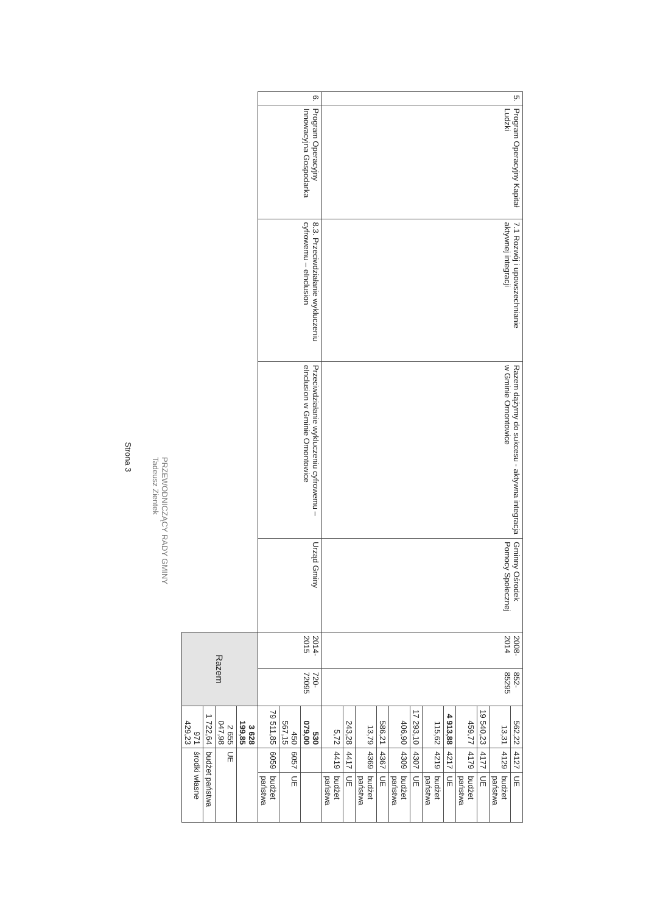| 5. | Program Operacyjny Kapitał Ludzki | 7.1 Rozwój i upowszechnianie aktywnej integracji | Razem dążymy do sukcesu - aktywna integracja w Gminie Ornontowice | Gminny Ośrodek Pomocy Społecznej | 2008-2014 | 852-85295 | 562,22 | 4127 | UE |
| | | | | | | | 13,31 | 4129 | budżet państwa |
| | | | | | | | 19 540,23 | 4177 | UE |
| | | | | | | | 459,77 | 4179 | budżet państwa |
| | | | | | | | 4 913,88 | 4217 | UE |
| | | | | | | | 115,62 | 4219 | budżet państwa |
| | | | | | | | 17 293,10 | 4307 | UE |
| | | | | | | | 406,90 | 4309 | budżet państwa |
| | | | | | | | 586,21 | 4367 | UE |
| | | | | | | | 13,79 | 4369 | budżet państwa |
| | | | | | | | 243,28 | 4417 | UE |
| | | | | | | | 5,72 | 4419 | budżet państwa |
| 6. | Program Operacyjny Innowacyjna Gospodarka | 8.3. Przeciwdziałanie wykluczeniu cyfrowemu – eInclusion | Przeciwdziałanie wykluczeniu cyfrowemu – eInclusion w Gminie Ornontowice | Urząd Gminy | 2014-2015 | 720-72095 | 530 079,00 | | |
| | | | | | | | 450 567,15 | 6057 | UE |
| | | | | | | | 79 511,85 | 6059 | budżet państwa |
| | | | | | Razem | | 3 628 199,85 | | |
| | | | | | | | 2 655 047,98 | UE | |
| | | | | | | | 1 722,64 | budżet państwa | |
| | | | | | | | 971 429,23 | środki własne | |
PRZEWODNICZĄCY RADY GMINY
Tadeusz Zientek
Strona 3